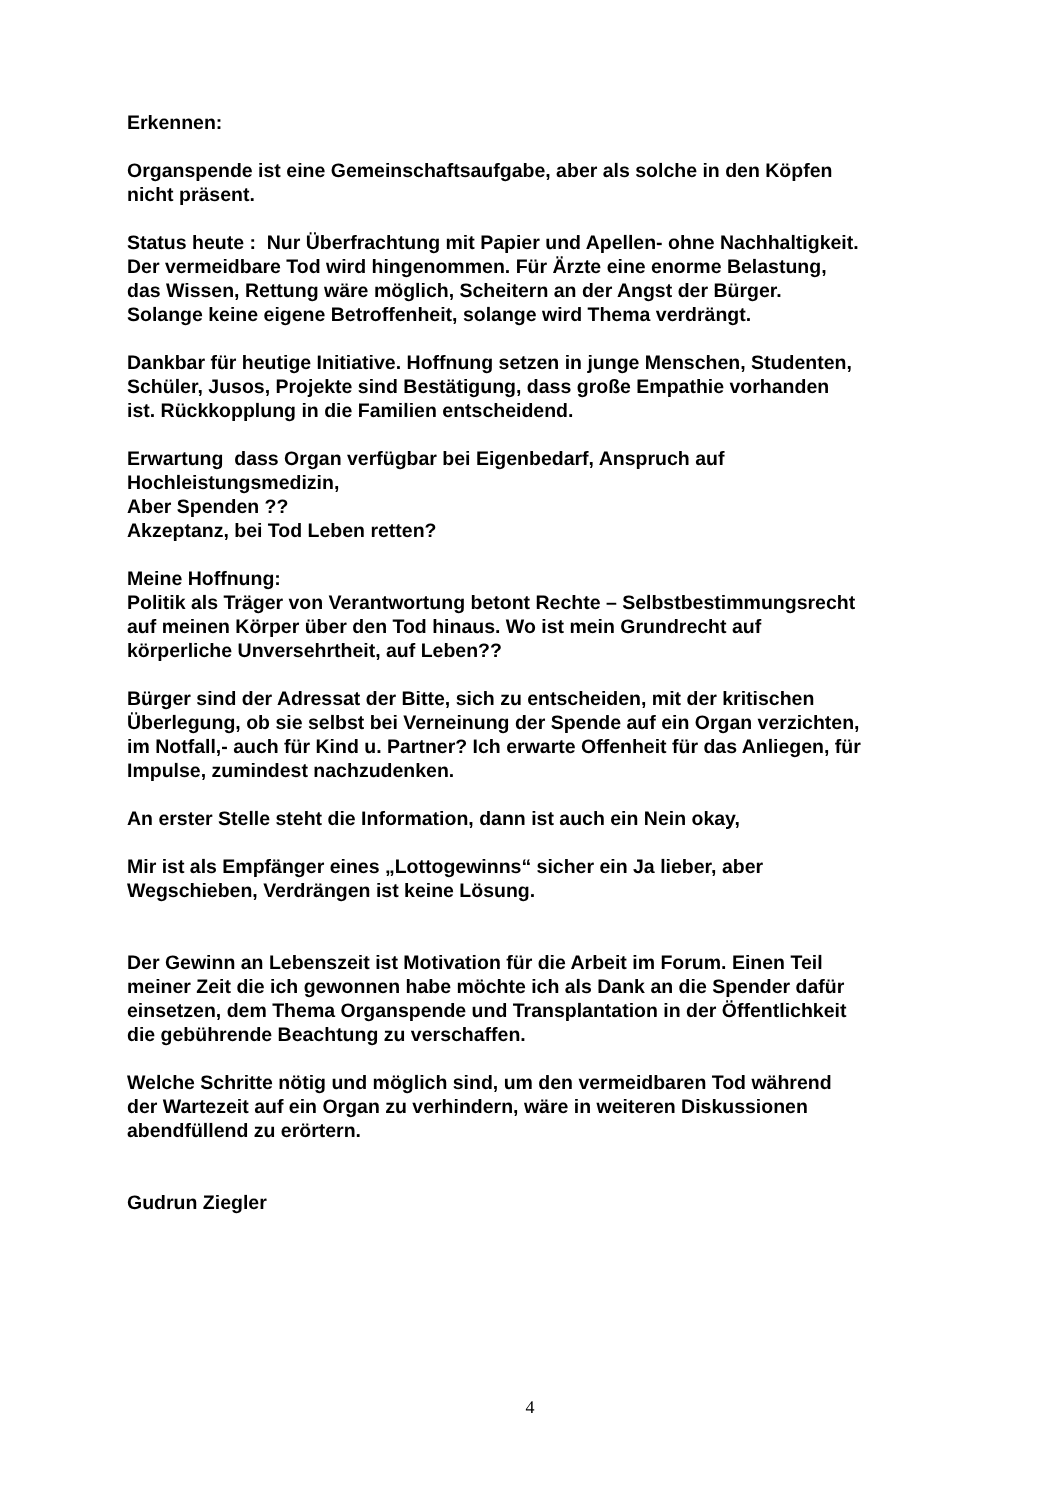Erkennen:
Organspende ist eine Gemeinschaftsaufgabe, aber als solche in den Köpfen
nicht präsent.
Status heute : Nur Überfrachtung mit Papier und Apellen- ohne Nachhaltigkeit.
Der vermeidbare Tod wird hingenommen. Für Ärzte eine enorme Belastung,
das Wissen, Rettung wäre möglich, Scheitern an der Angst der Bürger.
Solange keine eigene Betroffenheit, solange wird Thema verdrängt.
Dankbar für heutige Initiative. Hoffnung setzen in junge Menschen, Studenten,
Schüler, Jusos, Projekte sind Bestätigung, dass große Empathie vorhanden
ist. Rückkopplung in die Familien entscheidend.
Erwartung dass Organ verfügbar bei Eigenbedarf, Anspruch auf
Hochleistungsmedizin,
Aber Spenden ??
Akzeptanz, bei Tod Leben retten?
Meine Hoffnung:
Politik als Träger von Verantwortung betont Rechte – Selbstbestimmungsrecht
auf meinen Körper über den Tod hinaus. Wo ist mein Grundrecht auf
körperliche Unversehrtheit, auf Leben??
Bürger sind der Adressat der Bitte, sich zu entscheiden, mit der kritischen
Überlegung, ob sie selbst bei Verneinung der Spende auf ein Organ verzichten,
im Notfall,- auch für Kind u. Partner? Ich erwarte Offenheit für das Anliegen, für
Impulse, zumindest nachzudenken.
An erster Stelle steht die Information, dann ist auch ein Nein okay,
Mir ist als Empfänger eines „Lottogewinns“ sicher ein Ja lieber, aber
Wegschieben, Verdrängen ist keine Lösung.
Der Gewinn an Lebenszeit ist Motivation für die Arbeit im Forum. Einen Teil
meiner Zeit die ich gewonnen habe möchte ich als Dank an die Spender dafür
einsetzen, dem Thema Organspende und Transplantation in der Öffentlichkeit
die gebührende Beachtung zu verschaffen.
Welche Schritte nötig und möglich sind, um den vermeidbaren Tod während
der Wartezeit auf ein Organ zu verhindern, wäre in weiteren Diskussionen
abendfüllend zu erörtern.
Gudrun Ziegler
4